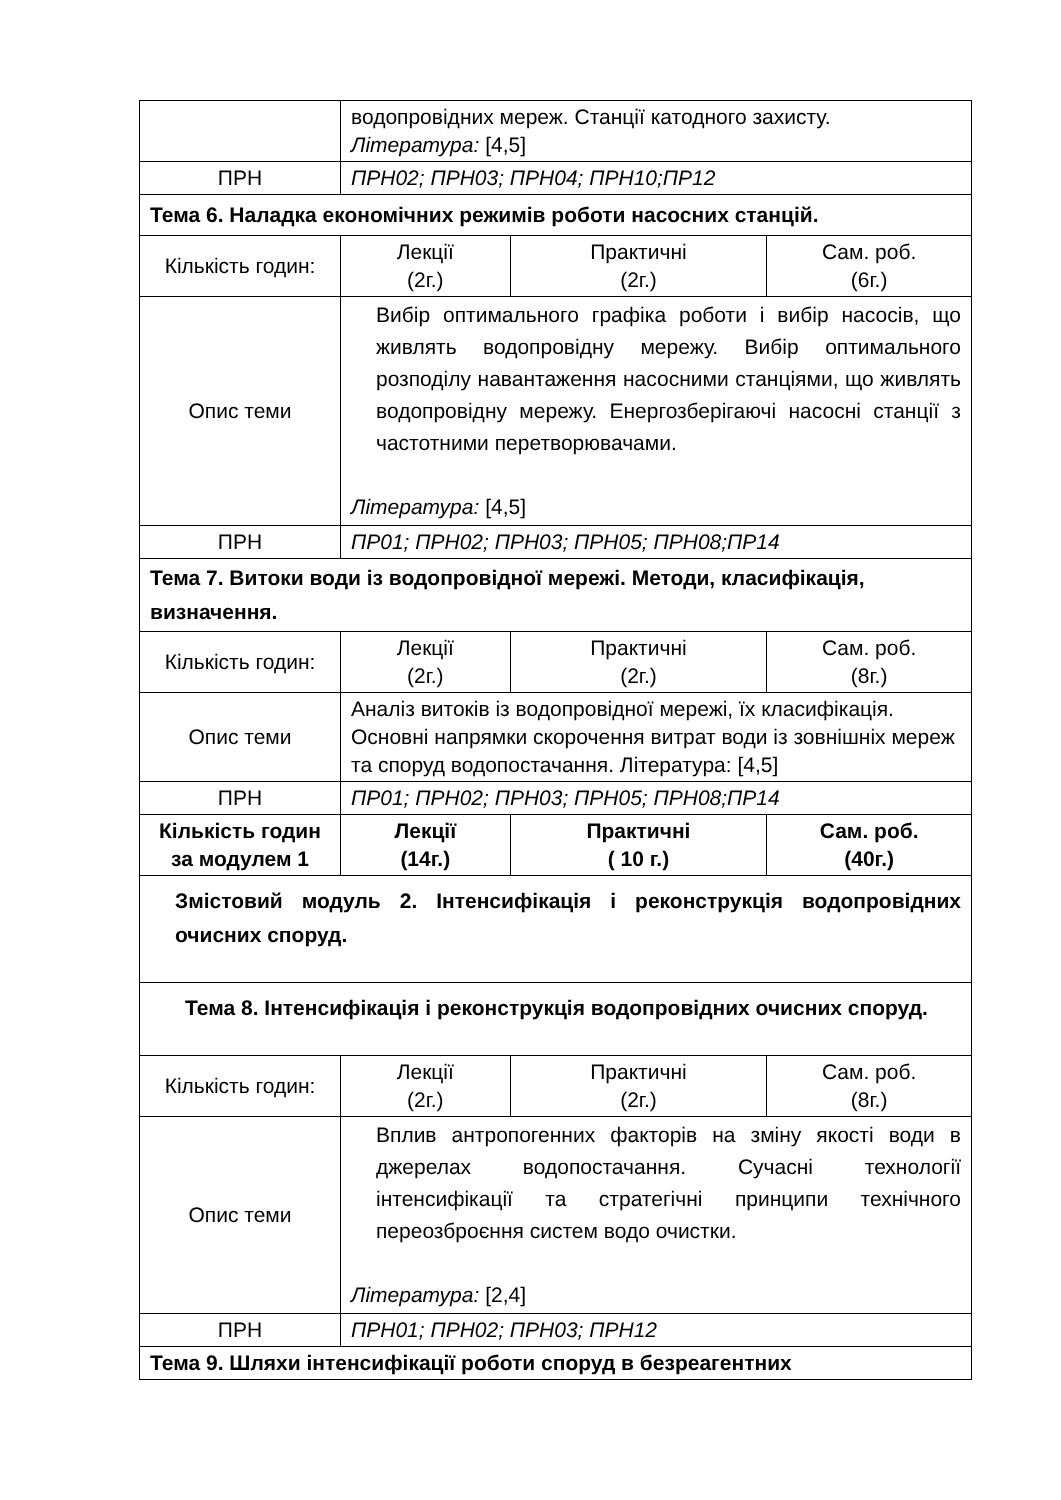| | водопровідних мереж. Станції катодного захисту. Література: [4,5] | | |
| ПРН | ПРН02; ПРН03; ПРН04; ПРН10;ПР12 | | |
| Тема 6. Наладка економічних режимів роботи насосних станцій. | | | |
| Кількість годин: | Лекції (2г.) | Практичні (2г.) | Сам. роб. (6г.) |
| Опис теми | Вибір оптимального графіка роботи і вибір насосів, що живлять водопровідну мережу. Вибір оптимального розподілу навантаження насосними станціями, що живлять водопровідну мережу. Енергозберігаючі насосні станції з частотними перетворювачами. Література: [4,5] | | |
| ПРН | ПР01; ПРН02; ПРН03; ПРН05; ПРН08;ПР14 | | |
| Тема 7. Витоки води із водопровідної мережі. Методи, класифікація, визначення. | | | |
| Кількість годин: | Лекції (2г.) | Практичні (2г.) | Сам. роб. (8г.) |
| Опис теми | Аналіз витоків із водопровідної мережі, їх класифікація. Основні напрямки скорочення витрат води із зовнішніх мереж та споруд водопостачання. Література: [4,5] | | |
| ПРН | ПР01; ПРН02; ПРН03; ПРН05; ПРН08;ПР14 | | |
| Кількість годин за модулем 1 | Лекції (14г.) | Практичні ( 10 г.) | Сам. роб. (40г.) |
| Змістовий модуль 2. Інтенсифікація і реконструкція водопровідних очисних споруд. | | | |
| Тема 8. Інтенсифікація і реконструкція водопровідних очисних споруд. | | | |
| Кількість годин: | Лекції (2г.) | Практичні (2г.) | Сам. роб. (8г.) |
| Опис теми | Вплив антропогенних факторів на зміну якості води в джерелах водопостачання. Сучасні технології інтенсифікації та стратегічні принципи технічного переозброєння систем водо очистки. Література: [2,4] | | |
| ПРН | ПРН01; ПРН02; ПРН03; ПРН12 | | |
| Тема 9. Шляхи інтенсифікації роботи споруд в безреагентних | | | |